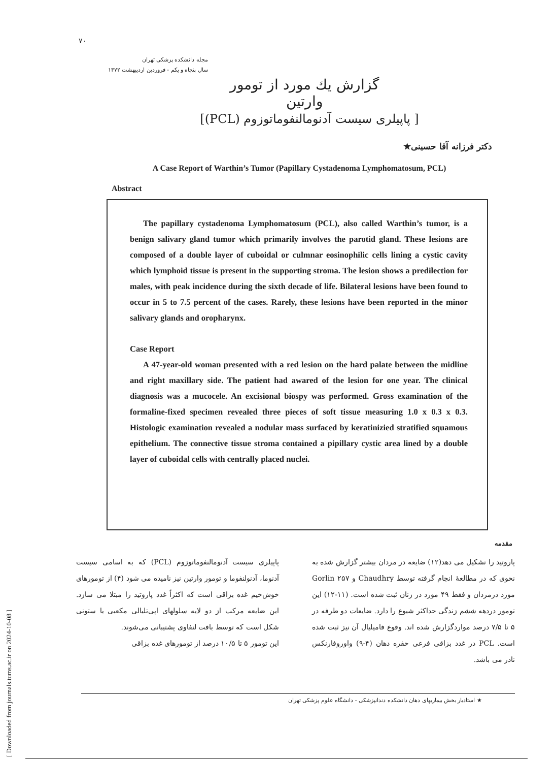[ Downloaded from journals.tums.ac.ir on 2024-10-08 ]
۷۰
مجله دانشکده پزشکی تهران
سال پنجاه و یکم - فروردین اردیبهشت ۱۳۷۲
گزارش یك مورد از تومور وارتین
[ پاپیلری سیست آدنومالنفوماتوزوم (PCL)]
دکتر فرزانه آقا حسینی★
A Case Report of Warthin’s Tumor (Papillary Cystadenoma Lymphomatosum, PCL)
Abstract
The papillary cystadenoma Lymphomatosum (PCL), also called Warthin’s tumor, is a benign salivary gland tumor which primarily involves the parotid gland. These lesions are composed of a double layer of cuboidal or culmnar eosinophilic cells lining a cystic cavity which lymphoid tissue is present in the supporting stroma. The lesion shows a predilection for males, with peak incidence during the sixth decade of life. Bilateral lesions have been found to occur in 5 to 7.5 percent of the cases. Rarely, these lesions have been reported in the minor salivary glands and oropharynx.
Case Report
A 47-year-old woman presented with a red lesion on the hard palate between the midline and right maxillary side. The patient had awared of the lesion for one year. The clinical diagnosis was a mucocele. An excisional biospy was performed. Gross examination of the formaline-fixed specimen revealed three pieces of soft tissue measuring 1.0 x 0.3 x 0.3. Histologic examination revealed a nodular mass surfaced by keratinizied stratified squamous epithelium. The connective tissue stroma contained a pipillary cystic area lined by a double layer of cuboidal cells with centrally placed nuclei.
مقدمه
پاپیلری سیست آدنومالنفوماتوزوم (PCL) که به اسامی سیست آدنوما، آدنولنفوما و تومور وارتین نیز نامیده می شود (۴) از تومورهای خوش‌خیم غده بزاقی است که اکثراً غدد پاروتید را مبتلا می سازد. این ضایعه مرکب از دو لایه سلولهای اپی‌تلیالی مکعبی یا ستونی شکل است که توسط بافت لنفاوی پشتیبانی می‌شوند.
این تومور ۵ تا ۱۰/۵ درصد از تومورهای غده بزاقی
پاروتید را تشکیل می دهد(۱۲) ضایعه در مردان بیشتر گزارش شده به نحوی که در مطالعهٔ انجام گرفته توسط Chaudhry و Gorlin ۲۵۷ مورد درمردان و فقط ۴۹ مورد در زنان ثبت شده است. (۱۱-۱۲) این تومور دردهه ششم زندگی حداکثر شیوع را دارد. ضایعات دو طرفه در ۵ تا ۷/۵ درصد مواردگزارش شده اند. وقوع فامیلیال آن نیز ثبت شده است. PCL در غدد بزاقی فرعی حفره دهان (۴-۹) واوروفارنکس نادر می باشد.
★ استادیار بخش بیماریهای دهان دانشکده دندانپزشکی - دانشگاه علوم پزشکی تهران